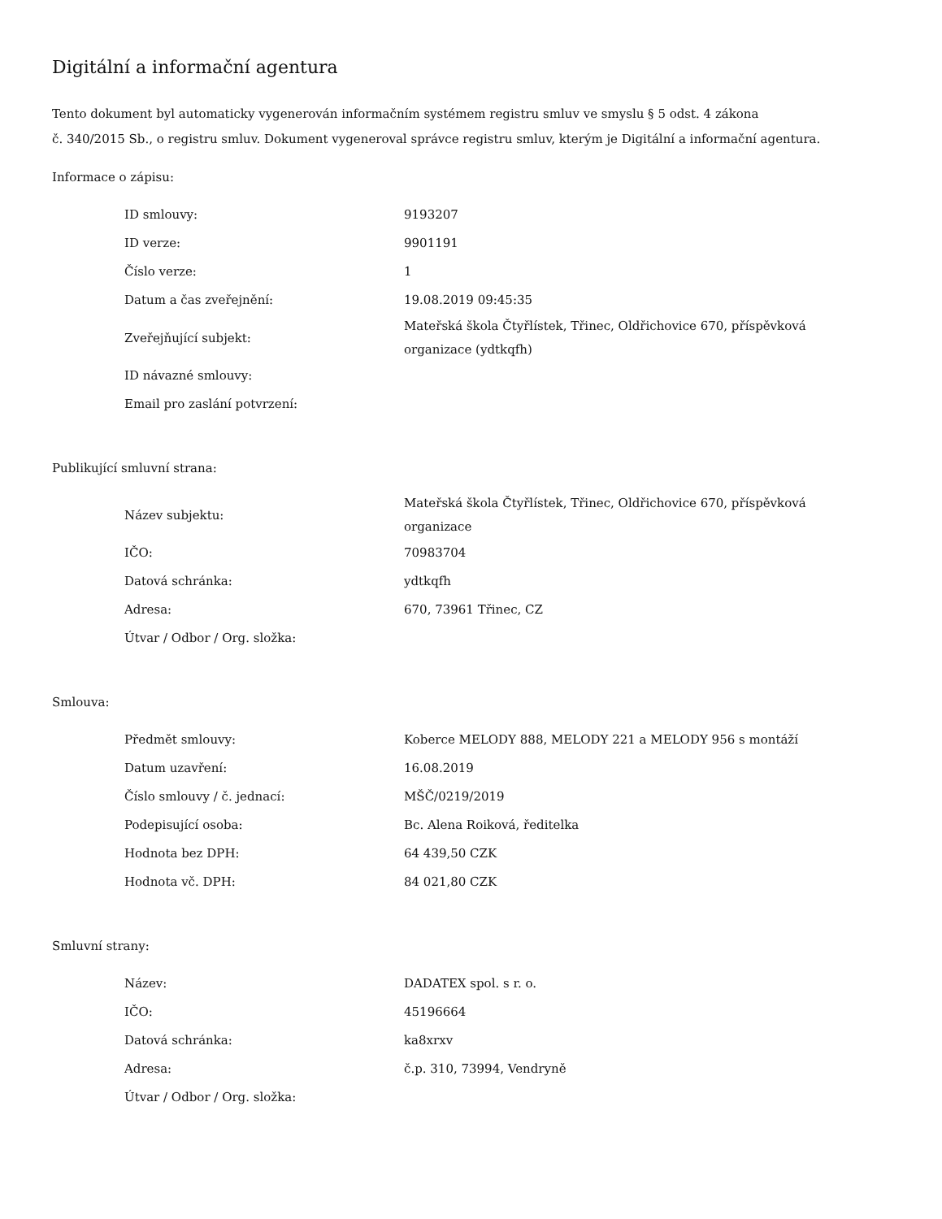Digitální a informační agentura
Tento dokument byl automaticky vygenerován informačním systémem registru smluv ve smyslu § 5 odst. 4 zákona
č. 340/2015 Sb., o registru smluv. Dokument vygeneroval správce registru smluv, kterým je Digitální a informační agentura.
Informace o zápisu:
| ID smlouvy: | 9193207 |
| ID verze: | 9901191 |
| Číslo verze: | 1 |
| Datum a čas zveřejnění: | 19.08.2019 09:45:35 |
| Zveřejňující subjekt: | Mateřská škola Čtyřlístek, Třinec, Oldřichovice 670, příspěvková organizace (ydtkqfh) |
| ID návazné smlouvy: | |
| Email pro zaslání potvrzení: | |
Publikující smluvní strana:
| Název subjektu: | Mateřská škola Čtyřlístek, Třinec, Oldřichovice 670, příspěvková organizace |
| IČO: | 70983704 |
| Datová schránka: | ydtkqfh |
| Adresa: | 670, 73961 Třinec, CZ |
| Útvar / Odbor / Org. složka: | |
Smlouva:
| Předmět smlouvy: | Koberce MELODY 888, MELODY 221 a MELODY 956 s montáží |
| Datum uzavření: | 16.08.2019 |
| Číslo smlouvy / č. jednací: | MŠČ/0219/2019 |
| Podepisující osoba: | Bc. Alena Roiková, ředitelka |
| Hodnota bez DPH: | 64 439,50 CZK |
| Hodnota vč. DPH: | 84 021,80 CZK |
Smluvní strany:
| Název: | DADATEX spol. s r. o. |
| IČO: | 45196664 |
| Datová schránka: | ka8xrxv |
| Adresa: | č.p. 310, 73994, Vendryně |
| Útvar / Odbor / Org. složka: | |